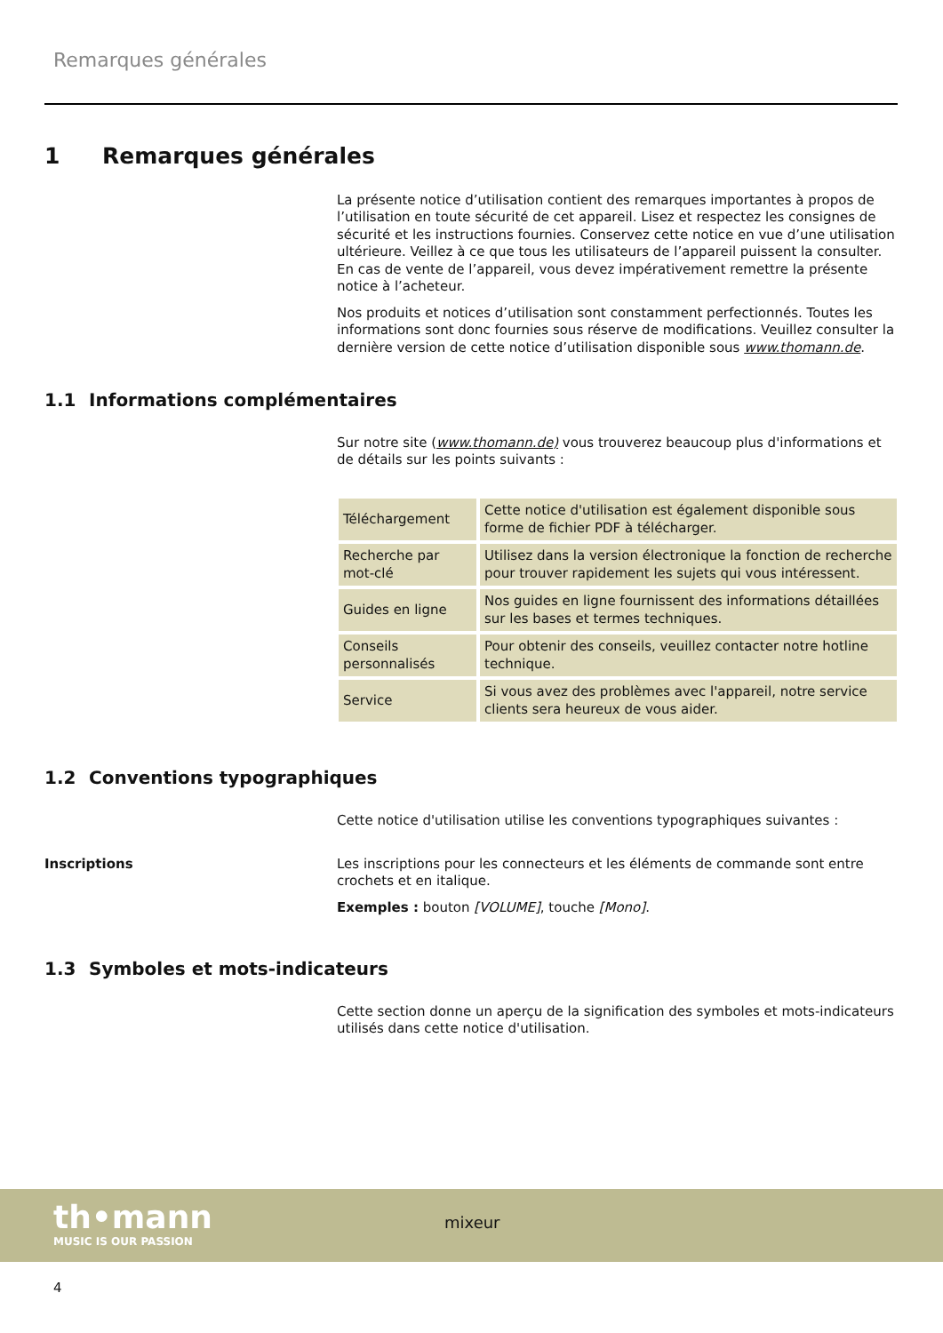Remarques générales
1 Remarques générales
La présente notice d’utilisation contient des remarques importantes à propos de l’utilisation en toute sécurité de cet appareil. Lisez et respectez les consignes de sécurité et les instructions fournies. Conservez cette notice en vue d’une utilisation ultérieure. Veillez à ce que tous les utilisateurs de l’appareil puissent la consulter. En cas de vente de l’appareil, vous devez impérativement remettre la présente notice à l’acheteur.
Nos produits et notices d’utilisation sont constamment perfectionnés. Toutes les informations sont donc fournies sous réserve de modifications. Veuillez consulter la dernière version de cette notice d’utilisation disponible sous www.thomann.de.
1.1 Informations complémentaires
Sur notre site (www.thomann.de) vous trouverez beaucoup plus d'informations et de détails sur les points suivants :
| Téléchargement | Cette notice d'utilisation est également disponible sous forme de fichier PDF à télécharger. |
| Recherche par mot-clé | Utilisez dans la version électronique la fonction de recherche pour trouver rapidement les sujets qui vous intéressent. |
| Guides en ligne | Nos guides en ligne fournissent des informations détaillées sur les bases et termes techniques. |
| Conseils personnalisés | Pour obtenir des conseils, veuillez contacter notre hotline technique. |
| Service | Si vous avez des problèmes avec l'appareil, notre service clients sera heureux de vous aider. |
1.2 Conventions typographiques
Cette notice d'utilisation utilise les conventions typographiques suivantes :
Inscriptions Les inscriptions pour les connecteurs et les éléments de commande sont entre crochets et en italique.
Exemples : bouton [VOLUME], touche [Mono].
1.3 Symboles et mots-indicateurs
Cette section donne un aperçu de la signification des symboles et mots-indicateurs utilisés dans cette notice d'utilisation.
th•mann
MUSIC IS OUR PASSION
mixeur
4